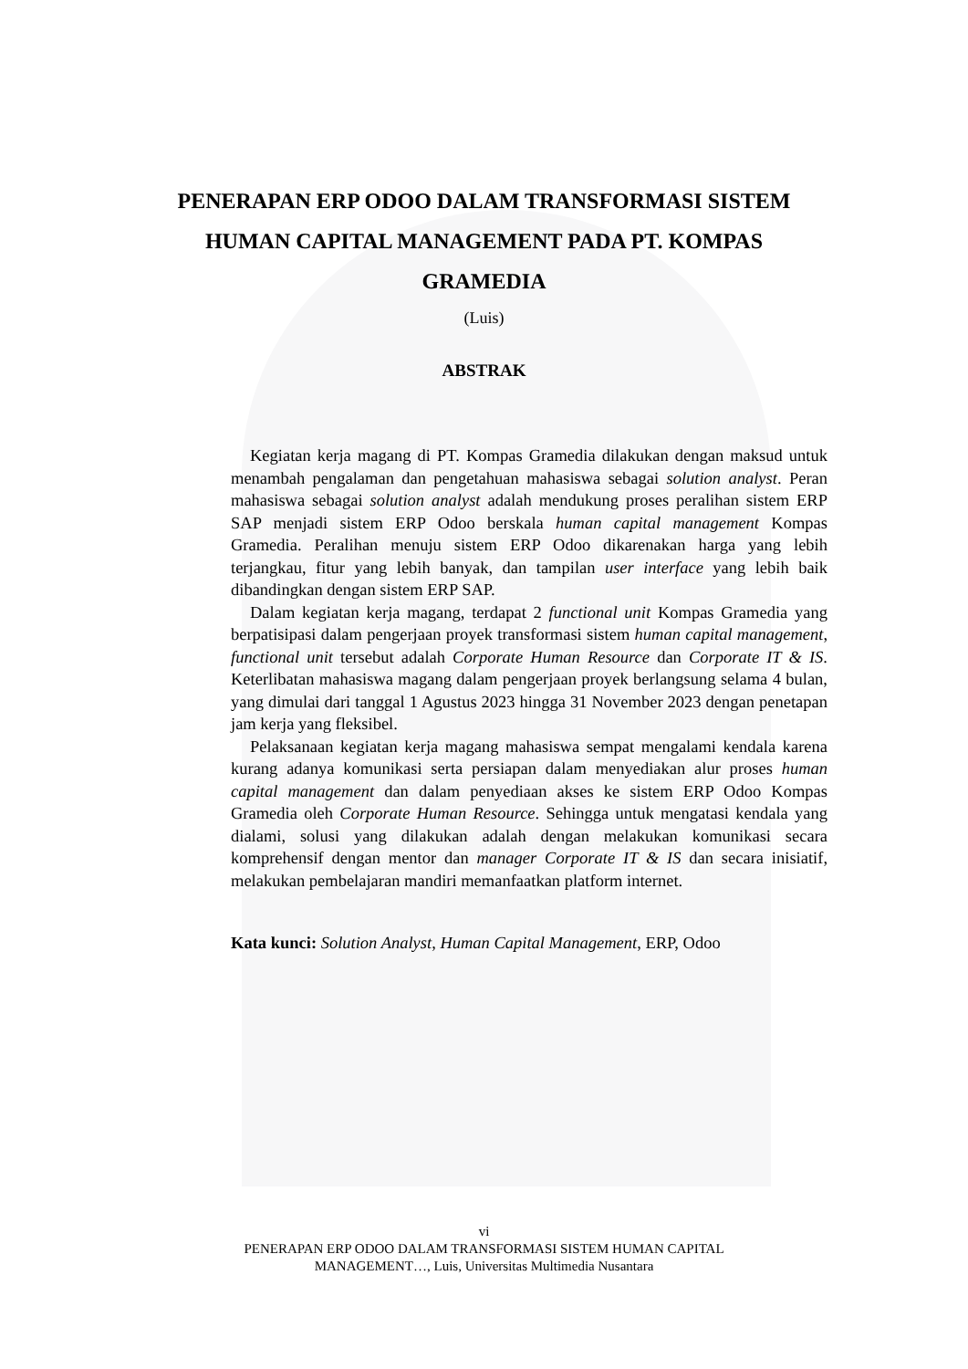PENERAPAN ERP ODOO DALAM TRANSFORMASI SISTEM HUMAN CAPITAL MANAGEMENT PADA PT. KOMPAS GRAMEDIA
(Luis)
ABSTRAK
Kegiatan kerja magang di PT. Kompas Gramedia dilakukan dengan maksud untuk menambah pengalaman dan pengetahuan mahasiswa sebagai solution analyst. Peran mahasiswa sebagai solution analyst adalah mendukung proses peralihan sistem ERP SAP menjadi sistem ERP Odoo berskala human capital management Kompas Gramedia. Peralihan menuju sistem ERP Odoo dikarenakan harga yang lebih terjangkau, fitur yang lebih banyak, dan tampilan user interface yang lebih baik dibandingkan dengan sistem ERP SAP.
Dalam kegiatan kerja magang, terdapat 2 functional unit Kompas Gramedia yang berpatisipasi dalam pengerjaan proyek transformasi sistem human capital management, functional unit tersebut adalah Corporate Human Resource dan Corporate IT & IS. Keterlibatan mahasiswa magang dalam pengerjaan proyek berlangsung selama 4 bulan, yang dimulai dari tanggal 1 Agustus 2023 hingga 31 November 2023 dengan penetapan jam kerja yang fleksibel.
Pelaksanaan kegiatan kerja magang mahasiswa sempat mengalami kendala karena kurang adanya komunikasi serta persiapan dalam menyediakan alur proses human capital management dan dalam penyediaan akses ke sistem ERP Odoo Kompas Gramedia oleh Corporate Human Resource. Sehingga untuk mengatasi kendala yang dialami, solusi yang dilakukan adalah dengan melakukan komunikasi secara komprehensif dengan mentor dan manager Corporate IT & IS dan secara inisiatif, melakukan pembelajaran mandiri memanfaatkan platform internet.
Kata kunci: Solution Analyst, Human Capital Management, ERP, Odoo
vi
PENERAPAN ERP ODOO DALAM TRANSFORMASI SISTEM HUMAN CAPITAL
MANAGEMENT…, Luis, Universitas Multimedia Nusantara